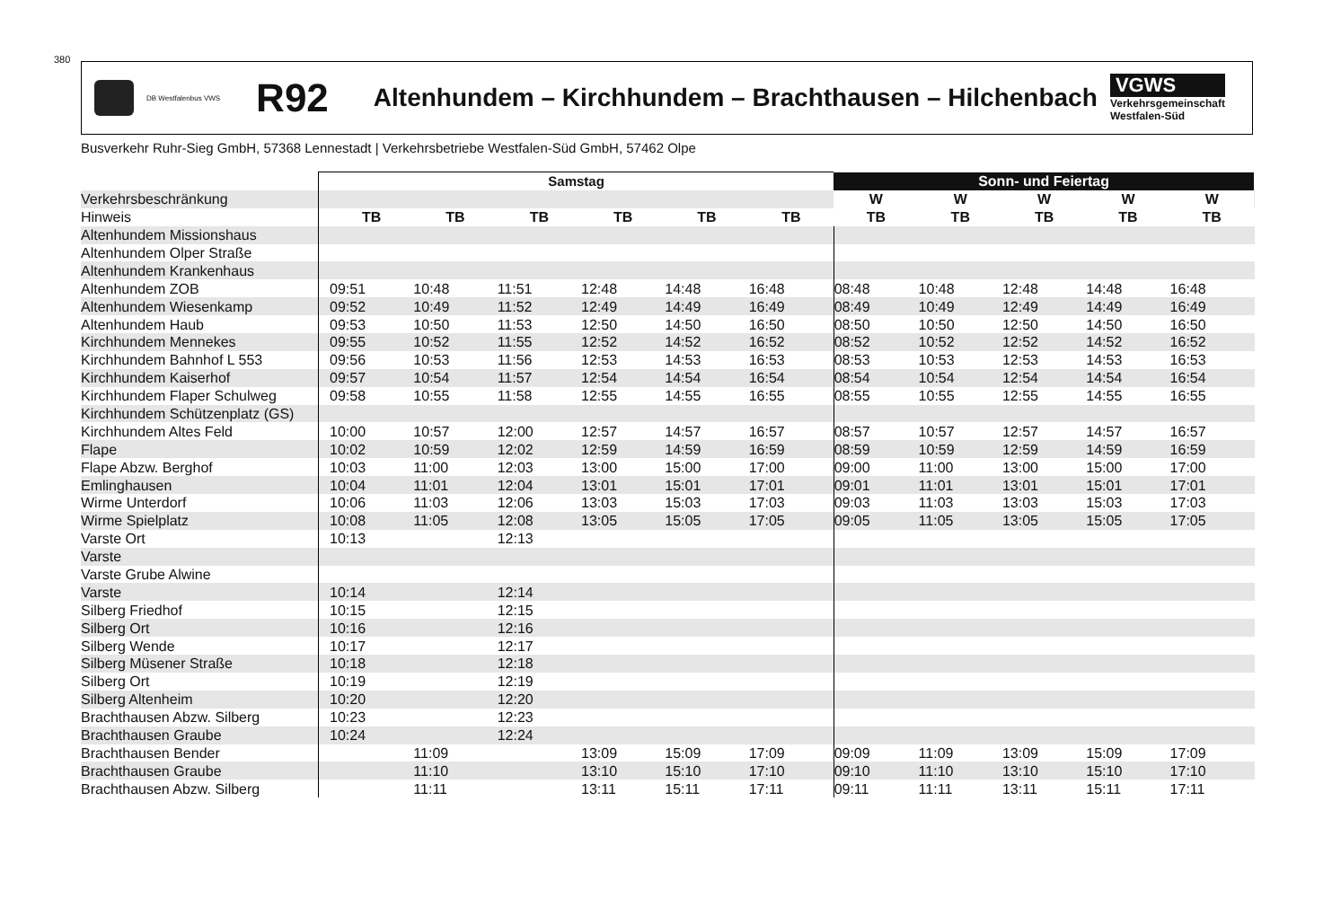380
DB Westfalenbus VWS R92 Altenhundem – Kirchhundem – Brachthausen – Hilchenbach
VGWS
Verkehrsgemeinschaft
Westfalen-Süd
Busverkehr Ruhr-Sieg GmbH, 57368 Lennestadt | Verkehrsbetriebe Westfalen-Süd GmbH, 57462 Olpe
| | Samstag | | | | | | | Sonn- und Feiertag | | | | | |
| --- | --- | --- | --- | --- | --- | --- | --- | --- | --- | --- | --- | --- | --- |
| Verkehrsbeschränkung | | | | | | | | W | W | W | W | W | |
| Hinweis | | TB | TB | TB | TB | TB | TB | TB | TB | TB | TB | TB | |
| Altenhundem Missionshaus | | | | | | | | | | | | | |
| Altenhundem Olper Straße | | | | | | | | | | | | | |
| Altenhundem Krankenhaus | | | | | | | | | | | | | |
| Altenhundem ZOB | | 09:51 | 10:48 | 11:51 | 12:48 | 14:48 | 16:48 | 08:48 | 10:48 | 12:48 | 14:48 | 16:48 | |
| Altenhundem Wiesenkamp | | 09:52 | 10:49 | 11:52 | 12:49 | 14:49 | 16:49 | 08:49 | 10:49 | 12:49 | 14:49 | 16:49 | |
| Altenhundem Haub | | 09:53 | 10:50 | 11:53 | 12:50 | 14:50 | 16:50 | 08:50 | 10:50 | 12:50 | 14:50 | 16:50 | |
| Kirchhundem Mennekes | | 09:55 | 10:52 | 11:55 | 12:52 | 14:52 | 16:52 | 08:52 | 10:52 | 12:52 | 14:52 | 16:52 | |
| Kirchhundem Bahnhof L 553 | | 09:56 | 10:53 | 11:56 | 12:53 | 14:53 | 16:53 | 08:53 | 10:53 | 12:53 | 14:53 | 16:53 | |
| Kirchhundem Kaiserhof | | 09:57 | 10:54 | 11:57 | 12:54 | 14:54 | 16:54 | 08:54 | 10:54 | 12:54 | 14:54 | 16:54 | |
| Kirchhundem Flaper Schulweg | | 09:58 | 10:55 | 11:58 | 12:55 | 14:55 | 16:55 | 08:55 | 10:55 | 12:55 | 14:55 | 16:55 | |
| Kirchhundem Schützenplatz (GS) | | | | | | | | | | | | | |
| Kirchhundem Altes Feld | | 10:00 | 10:57 | 12:00 | 12:57 | 14:57 | 16:57 | 08:57 | 10:57 | 12:57 | 14:57 | 16:57 | |
| Flape | | 10:02 | 10:59 | 12:02 | 12:59 | 14:59 | 16:59 | 08:59 | 10:59 | 12:59 | 14:59 | 16:59 | |
| Flape Abzw. Berghof | | 10:03 | 11:00 | 12:03 | 13:00 | 15:00 | 17:00 | 09:00 | 11:00 | 13:00 | 15:00 | 17:00 | |
| Emlinghausen | | 10:04 | 11:01 | 12:04 | 13:01 | 15:01 | 17:01 | 09:01 | 11:01 | 13:01 | 15:01 | 17:01 | |
| Wirme Unterdorf | | 10:06 | 11:03 | 12:06 | 13:03 | 15:03 | 17:03 | 09:03 | 11:03 | 13:03 | 15:03 | 17:03 | |
| Wirme Spielplatz | | 10:08 | 11:05 | 12:08 | 13:05 | 15:05 | 17:05 | 09:05 | 11:05 | 13:05 | 15:05 | 17:05 | |
| Varste Ort | | 10:13 | | 12:13 | | | | | | | | | |
| Varste | | | | | | | | | | | | | |
| Varste Grube Alwine | | | | | | | | | | | | | |
| Varste | | 10:14 | | 12:14 | | | | | | | | | |
| Silberg Friedhof | | 10:15 | | 12:15 | | | | | | | | | |
| Silberg Ort | | 10:16 | | 12:16 | | | | | | | | | |
| Silberg Wende | | 10:17 | | 12:17 | | | | | | | | | |
| Silberg Müsener Straße | | 10:18 | | 12:18 | | | | | | | | | |
| Silberg Ort | | 10:19 | | 12:19 | | | | | | | | | |
| Silberg Altenheim | | 10:20 | | 12:20 | | | | | | | | | |
| Brachthausen Abzw. Silberg | | 10:23 | | 12:23 | | | | | | | | | |
| Brachthausen Graube | | 10:24 | | 12:24 | | | | | | | | | |
| Brachthausen Bender | | | 11:09 | | 13:09 | 15:09 | 17:09 | 09:09 | 11:09 | 13:09 | 15:09 | 17:09 | |
| Brachthausen Graube | | | 11:10 | | 13:10 | 15:10 | 17:10 | 09:10 | 11:10 | 13:10 | 15:10 | 17:10 | |
| Brachthausen Abzw. Silberg | | | 11:11 | | 13:11 | 15:11 | 17:11 | 09:11 | 11:11 | 13:11 | 15:11 | 17:11 | |